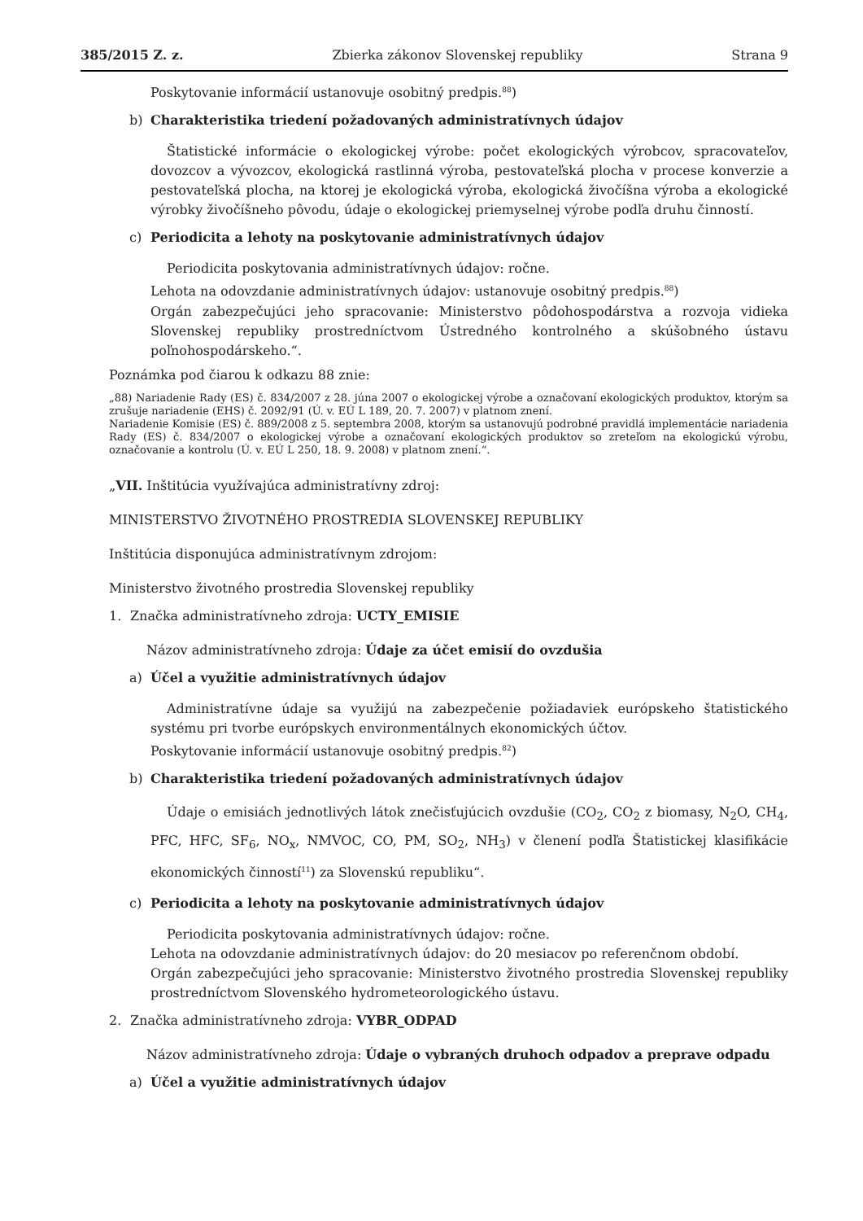385/2015 Z. z. Zbierka zákonov Slovenskej republiky Strana 9
Poskytovanie informácií ustanovuje osobitný predpis.<sup>88</sup>)
b) Charakteristika triedení požadovaných administratívnych údajov
Štatistické informácie o ekologickej výrobe: počet ekologických výrobcov, spracovateľov, dovozcov a vývozcov, ekologická rastlinná výroba, pestovateľská plocha v procese konverzie a pestovateľská plocha, na ktorej je ekologická výroba, ekologická živočíšna výroba a ekologické výrobky živočíšneho pôvodu, údaje o ekologickej priemyselnej výrobe podľa druhu činností.
c) Periodicita a lehoty na poskytovanie administratívnych údajov
Periodicita poskytovania administratívnych údajov: ročne.
Lehota na odovzdanie administratívnych údajov: ustanovuje osobitný predpis.<sup>88</sup>)
Orgán zabezpečujúci jeho spracovanie: Ministerstvo pôdohospodárstva a rozvoja vidieka Slovenskej republiky prostredníctvom Ústredného kontrolného a skúšobného ústavu poľnohospodárskeho.“.
Poznámka pod čiarou k odkazu 88 znie:
„88) Nariadenie Rady (ES) č. 834/2007 z 28. júna 2007 o ekologickej výrobe a označovaní ekologických produktov, ktorým sa zrušuje nariadenie (EHS) č. 2092/91 (Ú. v. EÚ L 189, 20. 7. 2007) v platnom znení.
Nariadenie Komisie (ES) č. 889/2008 z 5. septembra 2008, ktorým sa ustanovujú podrobné pravidlá implementácie nariadenia Rady (ES) č. 834/2007 o ekologickej výrobe a označovaní ekologických produktov so zreteľom na ekologickú výrobu, označovanie a kontrolu (Ú. v. EÚ L 250, 18. 9. 2008) v platnom znení.“.
„VII. Inštitúcia využívajúca administratívny zdroj:
MINISTERSTVO ŽIVOTNÉHO PROSTREDIA SLOVENSKEJ REPUBLIKY
Inštitúcia disponujúca administratívnym zdrojom:
Ministerstvo životného prostredia Slovenskej republiky
1. Značka administratívneho zdroja: UCTY_EMISIE
Názov administratívneho zdroja: Údaje za účet emisií do ovzdušia
a) Účel a využitie administratívnych údajov
Administratívne údaje sa využijú na zabezpečenie požiadaviek európskeho štatistického systému pri tvorbe európskych environmentálnych ekonomických účtov.
Poskytovanie informácií ustanovuje osobitný predpis.<sup>82</sup>)
b) Charakteristika triedení požadovaných administratívnych údajov
Údaje o emisiách jednotlivých látok znečisťujúcich ovzdušie (CO<sub>2</sub>, CO<sub>2</sub> z biomasy, N<sub>2</sub>O, CH<sub>4</sub>, PFC, HFC, SF<sub>6</sub>, NO<sub>x</sub>, NMVOC, CO, PM, SO<sub>2</sub>, NH<sub>3</sub>) v členení podľa Štatistickej klasifikácie ekonomických činností<sup>11</sup>) za Slovenskú republiku“.
c) Periodicita a lehoty na poskytovanie administratívnych údajov
Periodicita poskytovania administratívnych údajov: ročne.
Lehota na odovzdanie administratívnych údajov: do 20 mesiacov po referenčnom období.
Orgán zabezpečujúci jeho spracovanie: Ministerstvo životného prostredia Slovenskej republiky prostredníctvom Slovenského hydrometeorologického ústavu.
2. Značka administratívneho zdroja: VYBR_ODPAD
Názov administratívneho zdroja: Údaje o vybraných druhoch odpadov a preprave odpadu
a) Účel a využitie administratívnych údajov